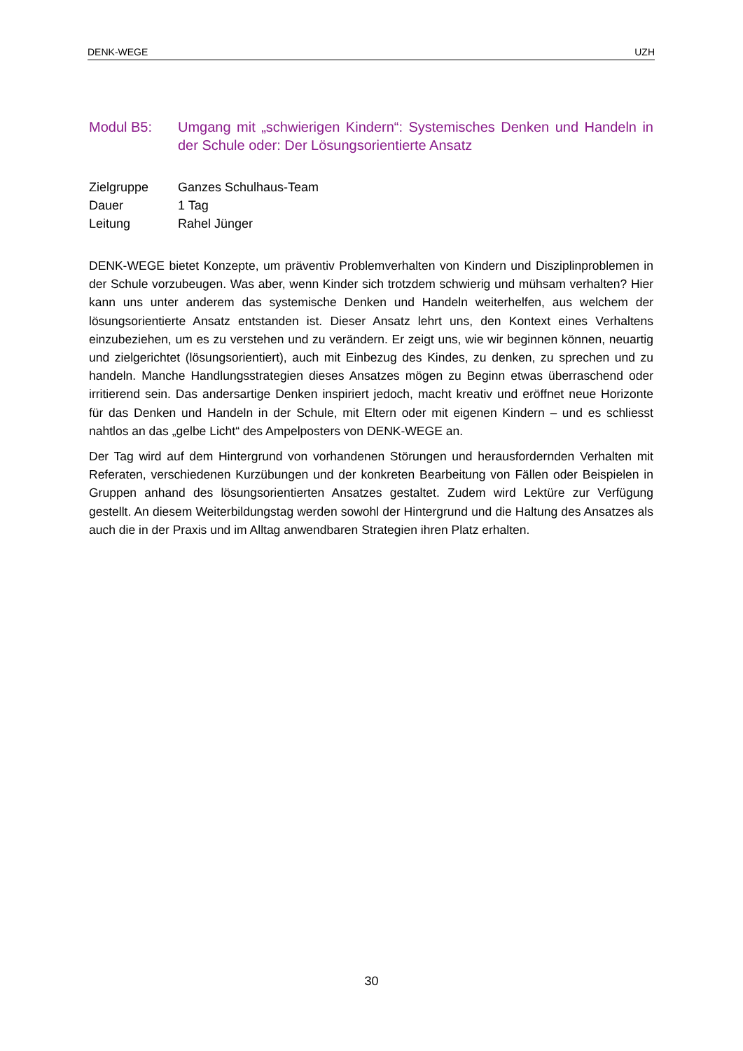DENK-WEGE UZH
Modul B5: Umgang mit „schwierigen Kindern“: Systemisches Denken und Handeln in der Schule oder: Der Lösungsorientierte Ansatz
Zielgruppe Ganzes Schulhaus-Team
Dauer 1 Tag
Leitung Rahel Jünger
DENK-WEGE bietet Konzepte, um präventiv Problemverhalten von Kindern und Disziplinproblemen in der Schule vorzubeugen. Was aber, wenn Kinder sich trotzdem schwierig und mühsam verhalten? Hier kann uns unter anderem das systemische Denken und Handeln weiterhelfen, aus welchem der lösungsorientierte Ansatz entstanden ist. Dieser Ansatz lehrt uns, den Kontext eines Verhaltens einzubeziehen, um es zu verstehen und zu verändern. Er zeigt uns, wie wir beginnen können, neuartig und zielgerichtet (lösungsorientiert), auch mit Einbezug des Kindes, zu denken, zu sprechen und zu handeln. Manche Handlungsstrategien dieses Ansatzes mögen zu Beginn etwas überraschend oder irritierend sein. Das andersartige Denken inspiriert jedoch, macht kreativ und eröffnet neue Horizonte für das Denken und Handeln in der Schule, mit Eltern oder mit eigenen Kindern – und es schliesst nahtlos an das „gelbe Licht“ des Ampelposters von DENK-WEGE an.
Der Tag wird auf dem Hintergrund von vorhandenen Störungen und herausfordernden Verhalten mit Referaten, verschiedenen Kurzübungen und der konkreten Bearbeitung von Fällen oder Beispielen in Gruppen anhand des lösungsorientierten Ansatzes gestaltet. Zudem wird Lektüre zur Verfügung gestellt. An diesem Weiterbildungstag werden sowohl der Hintergrund und die Haltung des Ansatzes als auch die in der Praxis und im Alltag anwendbaren Strategien ihren Platz erhalten.
30